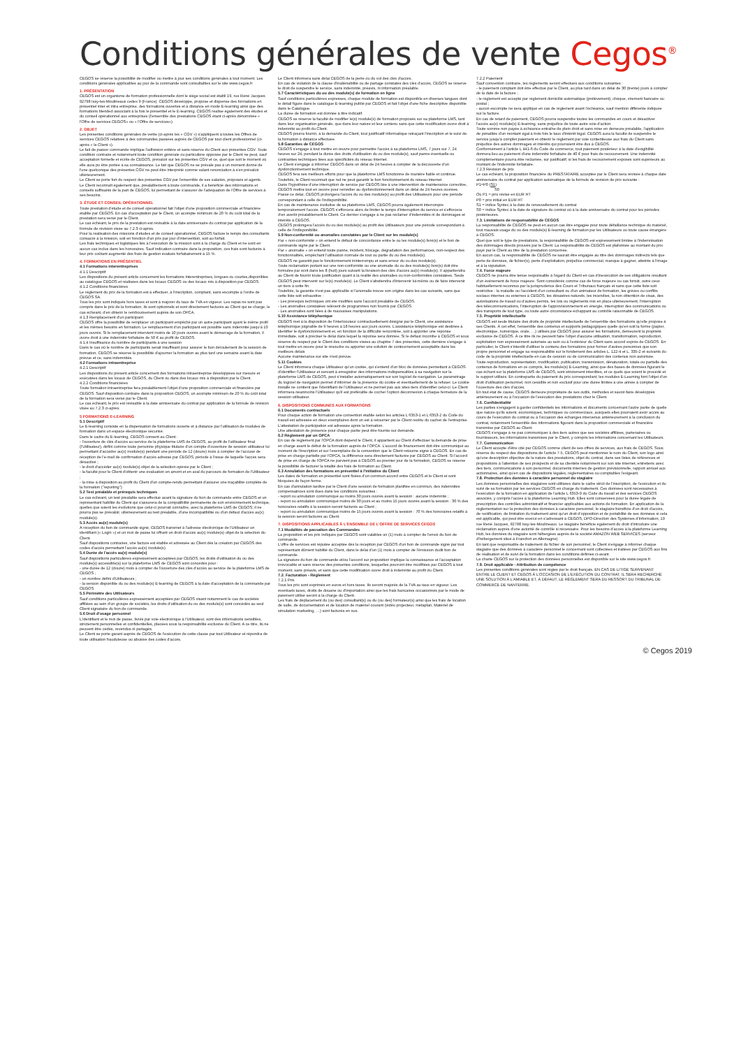Conditions générales de vente Cegos<sup>®</sup>
CEGOS se réserve la possibilité de modifier ou mettre à jour ses conditions générales à tout moment. Les conditions générales applicables au jour de la commande sont consultables sur le site www.cegos.fr
1. PRÉSENTATION
CEGOS est un organisme de formation professionnelle dont le siège social est établi 19, rue René Jacques 92798 Issy-les-Moulineaux cedex 9 (France). CEGOS développe, propose et dispense des formations en présentiel inter et intra entreprise, des formations ouvertes et à distance en mode E-learning ainsi que des formations blended associant à la fois le présentiel et le E-learning. CEGOS réalise également des études et du conseil opérationnel aux entreprises (l'ensemble des prestations CEGOS étant ci-après dénommée « l'Offre de services CEGOS» ou « l'Offre de services»).
2. OBJET
Les présentes conditions générales de vente (ci-après les « CGV ») s'appliquent à toutes les Offres de services CEGOS relatives à des commandes passées auprès de CEGOS par tout client professionnel (ci-après « le Client »).
Le fait de passer commande implique l'adhésion entière et sans réserve du Client aux présentes CGV. Toute condition contraire et notamment toute condition générale ou particulière opposée par le Client ne peut, sauf acceptation formelle et écrite de CEGOS, prévaloir sur les présentes CGV et ce, quel que soit le moment où elle aura pu être portée à sa connaissance. Le fait que CEGOS ne se prévale pas à un moment donné de l'une quelconque des présentes CGV ne peut être interprété comme valant renonciation à s'en prévaloir ultérieurement.
Le Client se porte fort du respect des présentes CGV par l'ensemble de ses salariés, préposés et agents.
Le Client reconnaît également que, préalablement à toute commande, il a bénéficié des informations et conseils suffisants de la part de CEGOS, lui permettant de s'assurer de l'adéquation de l'Offre de services à ses besoins.
3. ÉTUDE ET CONSEIL OPÉRATIONNEL
Toute prestation d'étude et de conseil opérationnel fait l'objet d'une proposition commerciale et financière établie par CEGOS. En cas d'acceptation par le Client, un acompte minimum de 20 % du coût total de la prestation sera versé par le Client.
Le cas échéant, le prix de la prestation est révisable à la date anniversaire du contrat par application de la formule de révision visée au 7.2.3 ci-après.
Pour la réalisation des missions d'études et de conseil opérationnel, CEGOS facture le temps des consultants consacré à la mission, soit en fonction d'un prix par jour d'intervention, soit au forfait.
Les frais techniques et logistiques liés à l'exécution de la mission sont à la charge du Client et ne sont en aucun cas inclus dans les honoraires. Sauf indication contraire dans la proposition, ces frais sont facturés à leur prix coûtant augmenté des frais de gestion évalués forfaitairement à 15 %.
4. FORMATIONS EN PRÉSENTIEL
4.1 Formations interentreprises
4.1.1 Descriptif
Les dispositions du présent article concernent les formations interentreprises, longues ou courtes,disponibles au catalogue CEGOS et réalisées dans les locaux CEGOS ou des locaux mis à disposition par CEGOS.
4.1.2 Conditions financières
Le règlement du prix de la formation est à effectuer, à l'inscription, comptant, sans escompte à l'ordre de CEGOS SA.
Tous les prix sont indiqués hors taxes et sont à majorer du taux de TVA en vigueur. Les repas ne sont pas compris dans le prix de la formation, ils sont optionnels et sont directement facturés au Client qui se charge, le cas échéant, d'en obtenir le remboursement auprès de son OPCA.
4.1.3 Remplacement d'un participant
CEGOS offre la possibilité de remplacer un participant empêché par un autre participant ayant le même profil et les mêmes besoins en formation. Le remplacement d'un participant est possible sans indemnité jusqu'à 10 jours ouvrés. Si le remplacement intervient moins de 10 jours ouvrés avant le démarrage de la formation, il ouvre droit à une indemnité forfaitaire de 50 € au profit de CEGOS.
4.1.4 Insuffisance du nombre de participants à une session
Dans le cas où le nombre de participants serait insuffisant pour assurer le bon déroulement de la session de formation, CEGOS se réserve la possibilité d'ajourner la formation au plus tard une semaine avant la date prévue et ce, sans indemnités.
4.2 Formations intraentreprise
4.2.1 Descriptif
Les dispositions du présent article concernent des formations intraentreprise développées sur mesure et exécutées dans les locaux de CEGOS, du Client ou dans des locaux mis à disposition par le Client.
4.2.2 Conditions financières
Toute formation intraentreprise fera préalablement l'objet d'une proposition commerciale et financière par CEGOS. Sauf disposition contraire dans la proposition CEGOS, un acompte minimum de 20 % du coût total de la formation sera versé par le Client.
Le cas échéant, le prix est révisable à la date anniversaire du contrat par application de la formule de révision visée au 7.2.3 ci-après.
5 FORMATIONS E-LEARNING
5.1 Descriptif
Le E-learning consiste en la dispensation de formations ouverte et à distance par l'utilisation de modules de formation dans un espace électronique sécurisé.
Dans le cadre du E-learning, CEGOS consent au Client :
- l'ouverture de clés d'accès au service de la plateforme LMS de CEGOS, au profit de l'utilisateur final (l'Utilisateur), défini comme toute personne physique titulaire d'un compte d'ouverture de session utilisateur lui permettant d'accéder au(x) module(s) pendant une période de 12 (douze) mois à compter de l'accusé de réception de l'e-mail de confirmation d'accès adressé par CEGOS, période à l'issue de laquelle l'accès sera désactivé ;
- le droit d'accéder au(x) module(s) objet de la sélection opérée par le Client ;
- la faculté pour le Client d'obtenir une évaluation en amont et en aval du parcours de formation de l'Utilisateur ;
- la mise à disposition au profit du Client d'un compte-rendu permettant d'assurer une traçabilité complète de la formation ("reporting").
5.2 Test préalable et prérequis techniques
Le cas échéant, un test préalable sera effectué avant la signature du bon de commande entre CEGOS et un représentant habilité du Client qui s'assurera de la compatibilité permanente de son environnement technique, quelles que soient les évolutions que celui-ci pourrait connaître, avec la plateforme LMS de CEGOS; il ne pourra pas se prévaloir, ultérieurement au test préalable, d'une incompatibilité ou d'un défaut d'accès au(x) module(s).
5.3 Accès au(x) module(s)
À réception du bon de commande signé, CEGOS transmet à l'adresse électronique de l'Utilisateur un identifiant (« Login ») et un mot de passe lui offrant un droit d'accès au(x) module(s) objet de la sélection du Client.
Sauf dispositions contraires, une facture est établie et adressée au Client dès la création par CEGOS des codes d'accès permettant l'accès au(x) module(s).
5.4 Durée de l'accès au(x) module(s)
Sauf dispositions particulières expressément acceptées par CEGOS, les droits d'utilisation du ou des module(s) accessible(s) sur la plateforme LMS de CEGOS sont concédés pour :
- une durée de 12 (douze) mois à compter de l'ouverture des clés d'accès au service de la plateforme LMS de CEGOS ;
- un nombre défini d'Utilisateurs ;
- la version disponible du ou des module(s) E-learning de CEGOS à la date d'acceptation de la commande par CEGOS.
5.5 Périmètre des Utilisateurs
Sauf conditions particulières expressément acceptées par CEGOS visant notamment le cas de sociétés affiliées au sein d'un groupe de sociétés, les droits d'utilisation du ou des module(s) sont concédés au seul Client signataire du bon de commande.
5.6 Droit d'usage personnel
L'identifiant et le mot de passe, livrés par voie électronique à l'Utilisateur, sont des informations sensibles, strictement personnelles et confidentielles, placées sous la responsabilité exclusive du Client. A ce titre, ils ne peuvent être cédés, revendus ni partagés.
Le Client se porte garant auprès de CEGOS de l'exécution de cette clause par tout Utilisateur et répondra de toute utilisation frauduleuse ou abusive des codes d'accès.
Le Client informera sans délai CEGOS de la perte ou du vol des clés d'accès.
En cas de violation de la clause d'inaliénabilité ou de partage constatés des clés d'accès, CEGOS se réserve le droit de suspendre le service, sans indemnité, préavis, ni information préalable.
5.7 Caractéristiques du ou des module(s) de formation en ligne
Sauf conditions particulières expresses, chaque module de formation est disponible en diverses langues dont le détail figure dans le catalogue E-learning publié par CEGOS et fait l'objet d'une fiche descriptive disponible dans le Catalogue.
La durée de formation est donnée à titre indicatif.
CEGOS se réserve la faculté de modifier le(s) module(s) de formation proposés sur sa plateforme LMS, tant dans leur organisation générale, que dans leur nature et leur contenu sans que cette modification ouvre droit à indemnité au profit du Client.
CEGOS pourra fournir, à la demande du Client, tout justificatif informatique retraçant l'inscription et le suivi de la formation à distance effectuée.
5.8 Garanties de CEGOS
CEGOS s'engage à tout mettre en œuvre pour permettre l'accès à sa plateforme LMS, 7 jours sur 7, 24 heures sur 24, pendant la durée des droits d'utilisation du ou des module(s), sauf panne éventuelle ou contraintes techniques liées aux spécificités du réseau Internet.
Le Client s'engage à informer CEGOS dans un délai de 24 heures à compter de la découverte d'un dysfonctionnement technique.
CEGOS fera ses meilleurs efforts pour que la plateforme LMS fonctionne de manière fiable et continue. Toutefois, le Client reconnait que nul ne peut garantir le bon fonctionnement du réseau internet.
Dans l'hypothèse d'une interruption de service par CEGOS liée à une intervention de maintenance corrective, CEGOS mettra tout en œuvre pour remédier au dysfonctionnement dans un délai de 24 heures ouvrées. Passé ce délai, CEGOS prolongera l'accès du ou des module(s) au profit des Utilisateurs pour une période correspondant à celle de l'indisponibilité.
En cas de maintenance évolutive de sa plateforme LMS, CEGOS pourra également interrompre temporairement l'accès. CEGOS s'efforcera alors de limiter le temps d'interruption du service et s'efforcera d'en avertir préalablement le Client. Ce dernier s'engage à ne pas réclamer d'indemnités ni de dommages et intérêts à CEGOS.
CEGOS prolongera l'accès du ou des module(s) au profit des Utilisateurs pour une période correspondant à celle de l'indisponibilité.
5.9 Non-conformité ou anomalies constatées par le Client sur les module(s)
Par « non-conformité » on entend le défaut de concordance entre le ou les module(s) livré(s) et le bon de commande signé par le Client.
Par « anomalie » on entend toute panne, incident, blocage, dégradation des performances, non-respect des fonctionnalités, empêchant l'utilisation normale de tout ou partie du ou des module(s).
CEGOS ne garantit pas le fonctionnement ininterrompu et sans erreur du ou des module(s).
Toute réclamation portant sur une non-conformité ou une anomalie du ou des module(s) livré(s) doit être formulée par écrit dans les 8 (huit) jours suivant la livraison des clés d'accès au(x) module(s). Il appartiendra au Client de fournir toute justification quant à la réalité des anomalies ou non-conformités constatées. Seule CEGOS peut intervenir sur le(s) module(s). Le Client s'abstiendra d'intervenir lui-même ou de faire intervenir un tiers à cette fin.
Toutefois, la garantie n'est pas applicable si l'anomalie trouve son origine dans les cas suivants, sans que cette liste soit exhaustive :
- Les prérequis techniques ont été modifiés sans l'accord préalable de CEGOS.
- Les anomalies constatées relèvent de programmes non fournis par CEGOS.
- Les anomalies sont liées à de mauvaises manipulations.
5.10 Assistance téléphonique
CEGOS met à la disposition de l'interlocuteur contractuellement désigné par le Client, une assistance téléphonique joignable de 9 heures à 18 heures aux jours ouvrés. L'assistance téléphonique est destinée à identifier le dysfonctionnement et, en fonction de la difficulté rencontrée, soit à apporter une réponse immédiate, soit à préciser le délai dans lequel la réponse sera donnée. Si le défaut incombe à CEGOS et sous réserve du respect par le Client des conditions visées au chapitre 7 des présentes, cette dernière s'engage à tout mettre en œuvre pour le résoudre ou apporter une solution de contournement acceptable dans les meilleurs délais
Aucune maintenance sur site n'est prévue.
5.11 Cookies
Le Client informera chaque Utilisateur qu'un cookie, qui s'entend d'un bloc de données permettant à CEGOS d'identifier l'Utilisateur et servant à enregistrer des informations indispensables à sa navigation sur la plateforme LMS de CEGOS, peut s'installer automatiquement sur son logiciel de navigation. Le paramétrage du logiciel de navigation permet d'informer de la présence du cookie et éventuellement de la refuser. Le cookie installé ne contient que l'identifiant de l'Utilisateur et ne permet pas aux sites tiers d'identifier celui-ci. Le Client informera néanmoins l'Utilisateur qu'il est préférable de cocher l'option déconnexion à chaque fermeture de la session utilisateur.
6. DISPOSITIONS COMMUNES AUX FORMATIONS
6.1 Documents contractuels
Pour chaque action de formation une convention établie selon les articles L 6353-1 et L 6353-2 du Code du travail est adressée en deux exemplaires dont un est à retourner par le Client revêtu du cachet de l'entreprise. L'attestation de participation est adressée après la formation.
Une attestation de présence pour chaque partie peut être fournie sur demande.
6.2 Règlement par un OPCA
En cas de règlement par l'OPCA dont dépend le Client, il appartient au Client d'effectuer la demande de prise en charge avant le début de la formation auprès de l'OPCA. L'accord de financement doit être communiqué au moment de l'inscription et sur l'exemplaire de la convention que le Client retourne signé à CEGOS. En cas de prise en charge partielle par l'OPCA, la différence sera directement facturée par CEGOS au Client. Si l'accord de prise en charge de l'OPCA ne parvient pas à CEGOS au premier jour de la formation, CEGOS se réserve la possibilité de facturer la totalité des frais de formation au Client.
6.3 Annulation des formations en présentiel à l'initiative du Client
Les dates de formation en présentiel sont fixées d'un commun accord entre CEGOS et le Client et sont bloquées de façon ferme.
En cas d'annulation tardive par le Client d'une session de formation planifiée en commun, des indemnités compensatrices sont dues dans les conditions suivantes :
- report ou annulation communiqué au moins 30 jours ouvrés avant la session : aucune indemnité ;
- report ou annulation communiqué moins de 30 jours et au moins 15 jours ouvrés avant la session : 30 % des honoraires relatifs à la session seront facturés au Client ;
- report ou annulation communiqué moins de 15 jours ouvrés avant la session : 70 % des honoraires relatifs à la session seront facturés au Client.
7. DISPOSITIONS APPLICABLES À L'ENSEMBLE DE L'OFFRE DE SERVICES CEGOS
7.1 Modalités de passation des Commandes
La proposition et les prix indiqués par CEGOS sont valables un (1) mois à compter de l'envoi du bon de commande.
L'offre de services est réputée acceptée dès la réception par CEGOS d'un bon de commande signé par tout représentant dûment habilité du Client, dans le délai d'un (1) mois à compter de l'émission dudit bon de commande.
La signature du bon de commande et/ou l'accord sur proposition implique la connaissance et l'acceptation irrévocable et sans réserve des présentes conditions, lesquelles pourront être modifiées par CEGOS à tout moment, sans préavis, et sans que cette modification ouvre droit à indemnité au profit du Client.
7.2. Facturation - Règlement
7.2.1 Prix
Tous les prix sont exprimés en euros et hors taxes. Ils seront majorés de la TVA au taux en vigueur. Les éventuels taxes, droits de douane ou d'importation ainsi que les frais bancaires occasionnés par le mode de paiement utilisé seront à la charge du Client.
Les frais de déplacement du (ou des) consultant(s) ou du (ou des) formateur(s) ainsi que les frais de location de salle, de documentation et de location de matériel courant (vidéo projecteur, métaplan, Matériel de simulation marketing, …) sont facturés en sus.
7.2.2 Paiement
Sauf convention contraire, les règlements seront effectués aux conditions suivantes :
- le paiement comptant doit être effectué par le Client, au plus tard dans un délai de 30 (trente) jours à compter de la date de la facture ;
- le règlement est accepté par règlement domicilié automatique (prélèvement), chèque, virement bancaire ou postal ;
- aucun escompte ne sera appliqué en cas de règlement avant l'échéance, sauf mention différente indiquée sur la facture.
En cas de retard de paiement, CEGOS pourra suspendre toutes les commandes en cours et désactiver l'accès au(x) module(s) E-learning, sans préjudice de toute autre voie d'action.
Toute somme non payée à échéance entraîne de plein droit et sans mise en demeure préalable, l'application de pénalités d'un montant égal à trois fois le taux d'intérêt légal. CEGOS aura la faculté de suspendre le service jusqu'à complet paiement et obtenir le règlement par voie contentieuse aux frais du Client sans préjudice des autres dommages et intérêts qui pourraient être dus à CEGOS.
Conformément à l'article L 441-6 du Code de commerce, tout paiement postérieur à la date d'exigibilité donnera lieu au paiement d'une indemnité forfaitaire de 40 € pour frais de recouvrement. Une indemnité complémentaire pourra être réclamée, sur justificatif, si les frais de recouvrement exposés sont supérieurs au montant de l'indemnité forfaitaire.
7.2.3 Révision de prix
Le cas échéant, la proposition financière du PRESTATAIRE acceptée par le Client sera révisée à chaque date anniversaire du contrat par application automatique de la formule de révision de prix suivante :
P1=P0 (S1)
S0
Où P1 = prix révisé en EUR HT
P0 = prix initial en EUR HT
S1 = indice Syntec à la date de renouvellement du contrat
S0 = indice Syntec à la date de signature du contrat où à la date anniversaire du contrat pour les périodes postérieures.
7.3. Limitations de responsabilité de CEGOS
La responsabilité de CEGOS ne peut en aucun cas être engagée pour toute défaillance technique du matériel, tout mauvais usage du ou des module(s) E-learning de formation par les Utilisateurs ou toute cause étrangère à CEGOS.
Quel que soit le type de prestations, la responsabilité de CEGOS est expressément limitée à l'indemnisation des dommages directs prouvés par le Client. La responsabilité de CEGOS est plafonnée au montant du prix payé par le Client au titre de la prestation concernée.
En aucun cas, la responsabilité de CEGOS ne saurait être engagée au titre des dommages indirects tels que perte de données, de fichier(s), perte d'exploitation, préjudice commercial, manque à gagner, atteinte à l'image et à la réputation.
7.4. Force majeure
CEGOS ne pourra être tenue responsable à l'égard du Client en cas d'inexécution de ses obligations résultant d'un évènement de force majeure. Sont considérés comme cas de force majeure ou cas fortuit, outre ceux habituellement reconnus par la jurisprudence des Cours et Tribunaux français et sans que cette liste soit restrictive : la maladie ou l'accident d'un consultant ou d'un animateur de formation, les grèves ou conflits sociaux internes ou externes à CEGOS, les désastres naturels, les incendies, la non obtention de visas, des autorisations de travail ou d'autres permis, les lois ou règlements mis en place ultérieurement, l'interruption des télécommunications, l'interruption de l'approvisionnement en énergie, interruption des communications ou des transports de tout type, ou toute autre circonstance échappant au contrôle raisonnable de CEGOS.
7.5. Propriété intellectuelle
CEGOS est seule titulaire des droits de propriété intellectuelle de l'ensemble des formations qu'elle propose à ses Clients. À cet effet, l'ensemble des contenus et supports pédagogiques quelle qu'en soit la forme (papier, électronique, numérique, orale, …) utilisés par CEGOS pour assurer les formations, demeurent la propriété exclusive de CEGOS. À ce titre ils ne peuvent faire l'objet d'aucune utilisation, transformation, reproduction, exploitation non expressément autorisée au sein ou à l'extérieur du Client sans accord exprès de CEGOS. En particulier, le Client s'interdit d'utiliser le contenu des formations pour former d'autres personnes que son propre personnel et engage sa responsabilité sur le fondement des articles L. 122-4 et L. 335-2 et suivants du code de la propriété intellectuelle en cas de cession ou de communication des contenus non autorisée.
Toute reproduction, représentation, modification, publication, transmission, dénaturation, totale ou partielle des contenus de formations en ce compris, les module(s) E-Learning, ainsi que des bases de données figurant le cas échant sur la plateforme LMS de CEGOS, sont strictement interdites, et ce quels que soient le procédé et le support utilisés. En contrepartie du paiement du prix correspondant, les modules E-Learning font l'objet d'un droit d'utilisation personnel, non cessible et non exclusif pour une durée limitée à une année à compter de l'ouverture des clés d'accès.
En tout état de cause, CEGOS demeure propriétaire de ses outils, méthodes et savoir-faire développés antérieurement ou à l'occasion de l'exécution des prestations chez le Client.
7.6. Confidentialité
Les parties s'engagent à garder confidentiels les informations et documents concernant l'autre partie de quelle que nature qu'ils soient, économiques, techniques ou commerciaux, auxquels elles pourraient avoir accès au cours de l'exécution du contrat ou à l'occasion des échanges intervenus antérieurement à la conclusion du contrat, notamment l'ensemble des informations figurant dans la proposition commerciale et financière transmise par CEGOS au Client.
CEGOS s'engage à ne pas communiquer à des tiers autres que ses sociétés affiliées, partenaires ou fournisseurs, les informations transmises par le Client, y compris les informations concernant les Utilisateurs.
7.7. Communication
Le Client accepte d'être cité par CEGOS comme client de ses offres de services, aux frais de CEGOS. Sous réserve du respect des dispositions de l'article 7.5, CEGOS peut mentionner le nom du Client, son logo ainsi qu'une description objective de la nature des prestations, objet du contrat, dans ses listes de références et propositions à l'attention de ses prospects et de sa clientèle notamment sur son site internet, entretiens avec des tiers, communications à son personnel, documents internes de gestion prévisionnelle, rapport annuel aux actionnaires, ainsi qu'en cas de dispositions légales, réglementaires ou comptables l'exigeant.
7.8. Protection des données à caractère personnel du stagiaire
Les données personnelles des stagiaires sont utilisées dans le cadre strict de l'inscription, de l'exécution et du suivi de sa formation par les services CEGOS en charge du traitement. Ces données sont nécessaires à l'exécution de la formation en application de l'article L 6353-9 du Code du travail et des services CEGOS associés, y compris l'accès à la plateforme Learning Hub. Elles sont conservées pour la durée légale de prescription des contrôles administratif et financier applicables aux actions de formation. En application de la réglementation sur la protection des données à caractère personnel, le stagiaire bénéficie d'un droit d'accès, de rectification, de limitation du traitement ainsi qu'un droit d'opposition et de portabilité de ses données si cela est applicable, qui peut être exercé en s'adressant à CEGOS, DPO-Direction des Systèmes d'Information, 19 rue René Jacques, 92798 Issy-les-Moulineaux. Le stagiaire bénéficie également du droit d'introduire une réclamation auprès d'une autorité de contrôle si nécessaire. Pour les besoins d'accès à la plateforme Learning Hub, les données du stagiaire sont hébergées auprès de la société AMAZON WEB SERVICES (serveur d'hébergement situé à Francfort en Allemagne).
En tant que responsable de traitement du fichier de son personnel, le Client s'engage à informer chaque stagiaire que des données à caractère personnel le concernant sont collectées et traitées par CEGOS aux fins de réalisation et de suivi de la formation dans les conditions définies ci-avant.
La charte CEGOS sur la protection des données personnelles est disponible sur le site www.cegos.fr.
7.9. Droit applicable - Attribution de compétence
Les présentes conditions générales sont régies par le droit français. EN CAS DE LITIGE SURVENANT ENTRE LE CLIENT ET CEGOS À L'OCCASION DE L'EXÉCUTION DU CONTRAT, IL SERA RECHERCHÉ UNE SOLUTION À L'AMIABLE ET, À DÉFAUT, LE RÈGLEMENT SERA DU RESSORT DU TRIBUNAL DE COMMERCE DE NANTERRE.
© Cegos 2019